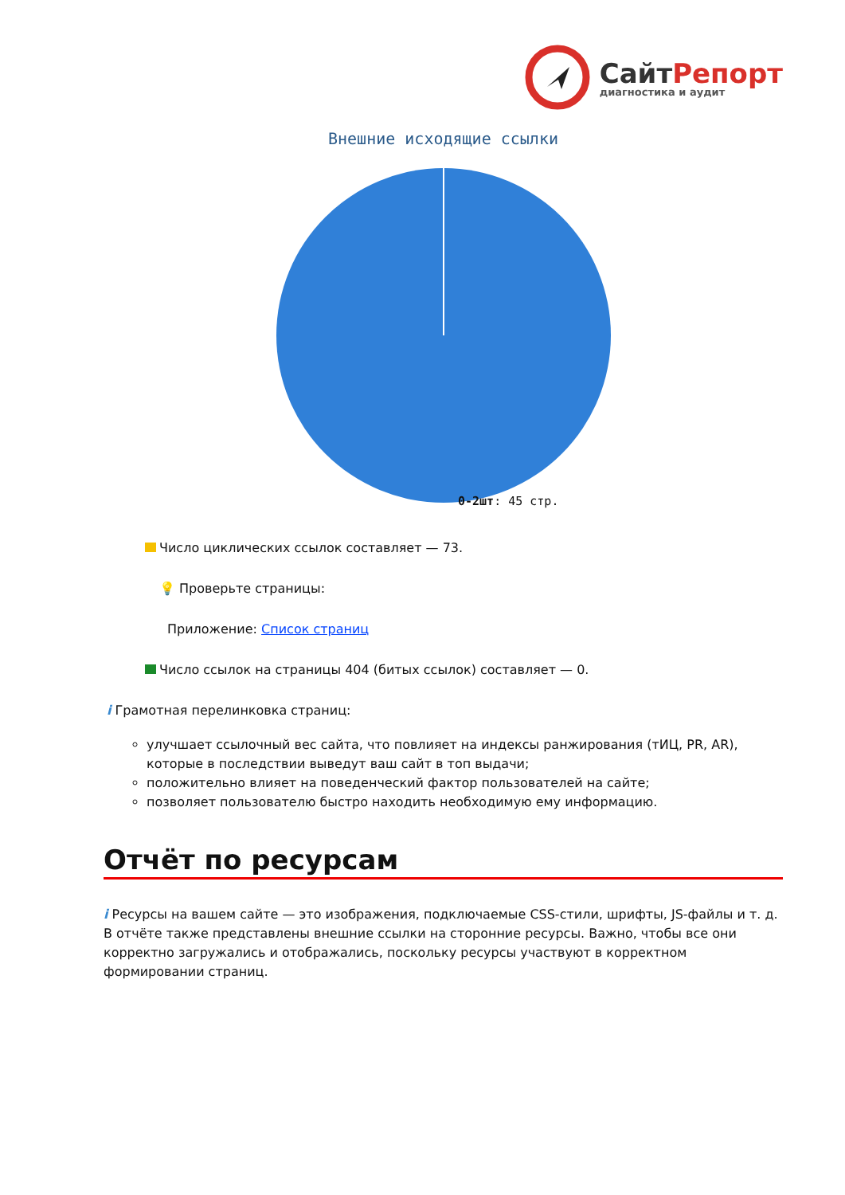СайтРепорт
диагностика и аудит
Внешние исходящие ссылки
0-2шт: 45 стр.
Число циклических ссылок составляет — 73.
💡 Проверьте страницы:
Приложение: Список страниц
Число ссылок на страницы 404 (битых ссылок) составляет — 0.
i Грамотная перелинковка страниц:
улучшает ссылочный вес сайта, что повлияет на индексы ранжирования (тИЦ, PR, AR), которые в последствии выведут ваш сайт в топ выдачи;
положительно влияет на поведенческий фактор пользователей на сайте;
позволяет пользователю быстро находить необходимую ему информацию.
Отчёт по ресурсам
i Ресурсы на вашем сайте — это изображения, подключаемые CSS-стили, шрифты, JS-файлы и т. д. В отчёте также представлены внешние ссылки на сторонние ресурсы. Важно, чтобы все они корректно загружались и отображались, поскольку ресурсы участвуют в корректном формировании страниц.